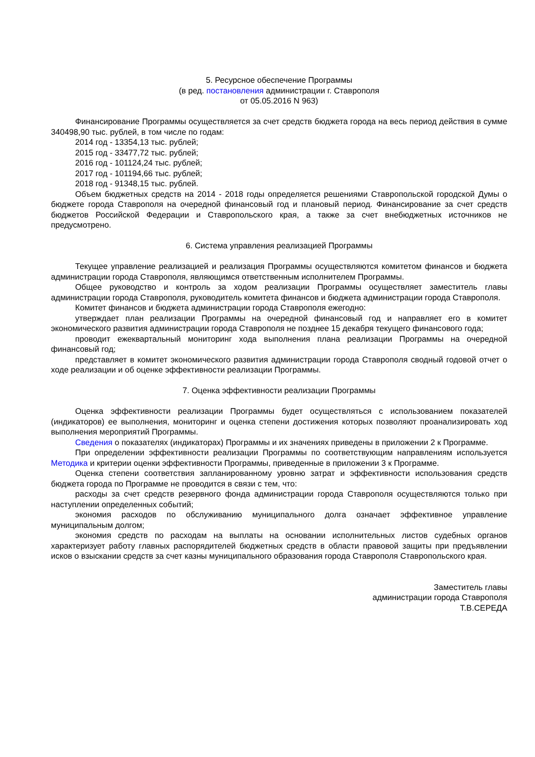5. Ресурсное обеспечение Программы
(в ред. постановления администрации г. Ставрополя
от 05.05.2016 N 963)
Финансирование Программы осуществляется за счет средств бюджета города на весь период действия в сумме 340498,90 тыс. рублей, в том числе по годам:
2014 год - 13354,13 тыс. рублей;
2015 год - 33477,72 тыс. рублей;
2016 год - 101124,24 тыс. рублей;
2017 год - 101194,66 тыс. рублей;
2018 год - 91348,15 тыс. рублей.
Объем бюджетных средств на 2014 - 2018 годы определяется решениями Ставропольской городской Думы о бюджете города Ставрополя на очередной финансовый год и плановый период. Финансирование за счет средств бюджетов Российской Федерации и Ставропольского края, а также за счет внебюджетных источников не предусмотрено.
6. Система управления реализацией Программы
Текущее управление реализацией и реализация Программы осуществляются комитетом финансов и бюджета администрации города Ставрополя, являющимся ответственным исполнителем Программы.
Общее руководство и контроль за ходом реализации Программы осуществляет заместитель главы администрации города Ставрополя, руководитель комитета финансов и бюджета администрации города Ставрополя.
Комитет финансов и бюджета администрации города Ставрополя ежегодно:
утверждает план реализации Программы на очередной финансовый год и направляет его в комитет экономического развития администрации города Ставрополя не позднее 15 декабря текущего финансового года;
проводит ежеквартальный мониторинг хода выполнения плана реализации Программы на очередной финансовый год;
представляет в комитет экономического развития администрации города Ставрополя сводный годовой отчет о ходе реализации и об оценке эффективности реализации Программы.
7. Оценка эффективности реализации Программы
Оценка эффективности реализации Программы будет осуществляться с использованием показателей (индикаторов) ее выполнения, мониторинг и оценка степени достижения которых позволяют проанализировать ход выполнения мероприятий Программы.
Сведения о показателях (индикаторах) Программы и их значениях приведены в приложении 2 к Программе.
При определении эффективности реализации Программы по соответствующим направлениям используется Методика и критерии оценки эффективности Программы, приведенные в приложении 3 к Программе.
Оценка степени соответствия запланированному уровню затрат и эффективности использования средств бюджета города по Программе не проводится в связи с тем, что:
расходы за счет средств резервного фонда администрации города Ставрополя осуществляются только при наступлении определенных событий;
экономия расходов по обслуживанию муниципального долга означает эффективное управление муниципальным долгом;
экономия средств по расходам на выплаты на основании исполнительных листов судебных органов характеризует работу главных распорядителей бюджетных средств в области правовой защиты при предъявлении исков о взыскании средств за счет казны муниципального образования города Ставрополя Ставропольского края.
Заместитель главы
администрации города Ставрополя
Т.В.СЕРЕДА